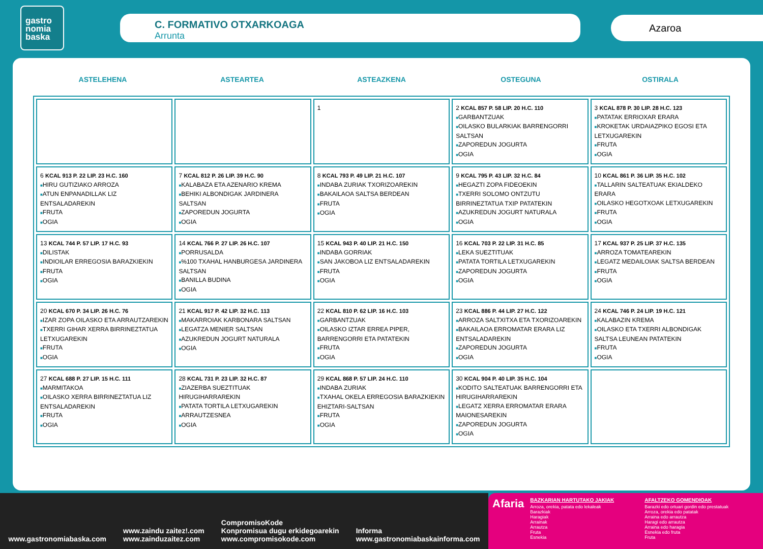gastro
nomia
baska
C. FORMATIVO OTXARKOAGA
Arrunta
Azaroa
ASTELEHENA ASTEARTEA ASTEAZKENA OSTEGUNA OSTIRALA
| | | 1 | 2 KCAL 857 P. 58 LIP. 20 H.C. 110 ■ GARBANTZUAK ■ OILASKO BULARKIAK BARRENGORRI SALTSAN ■ ZAPOREDUN JOGURTA ■ OGIA | 3 KCAL 878 P. 30 LIP. 28 H.C. 123 ■ PATATAK ERRIOXAR ERARA ■ KROKETAK URDAIAZPIKO EGOSI ETA LETXUGAREKIN ■ FRUTA ■ OGIA |
| 6 KCAL 913 P. 22 LIP. 23 H.C. 160 ■ HIRU GUTIZIAKO ARROZA ■ ATUN ENPANADILLAK LIZ ENTSALADAREKIN ■ FRUTA ■ OGIA | 7 KCAL 812 P. 26 LIP. 39 H.C. 90 ■ KALABAZA ETA AZENARIO KREMA ■ BEHIKI ALBONDIGAK JARDINERA SALTSAN ■ ZAPOREDUN JOGURTA ■ OGIA | 8 KCAL 793 P. 49 LIP. 21 H.C. 107 ■ INDABA ZURIAK TXORIZOAREKIN ■ BAKAILAOA SALTSA BERDEAN ■ FRUTA ■ OGIA | 9 KCAL 795 P. 43 LIP. 32 H.C. 84 ■ HEGAZTI ZOPA FIDEOEKIN ■ TXERRI SOLOMO ONTZUTU BIRRINEZTATUA TXIP PATATEKIN ■ AZUKREDUN JOGURT NATURALA ■ OGIA | 10 KCAL 861 P. 36 LIP. 35 H.C. 102 ■ TALLARIN SALTEATUAK EKIALDEKO ERARA ■ OILASKO HEGOTXOAK LETXUGAREKIN ■ FRUTA ■ OGIA |
| 13 KCAL 744 P. 57 LIP. 17 H.C. 93 ■ DILISTAK ■ INDIOILAR ERREGOSIA BARAZKIEKIN ■ FRUTA ■ OGIA | 14 KCAL 766 P. 27 LIP. 26 H.C. 107 ■ PORRUSALDA ■ %100 TXAHAL HANBURGESA JARDINERA SALTSAN ■ BANILLA BUDINA ■ OGIA | 15 KCAL 943 P. 40 LIP. 21 H.C. 150 ■ INDABA GORRIAK ■ SAN JAKOBOA LIZ ENTSALADAREKIN ■ FRUTA ■ OGIA | 16 KCAL 703 P. 22 LIP. 31 H.C. 85 ■ LEKA SUEZTITUAK ■ PATATA TORTILA LETXUGAREKIN ■ ZAPOREDUN JOGURTA ■ OGIA | 17 KCAL 937 P. 25 LIP. 37 H.C. 135 ■ ARROZA TOMATEAREKIN ■ LEGATZ MEDAILOIAK SALTSA BERDEAN ■ FRUTA ■ OGIA |
| 20 KCAL 670 P. 34 LIP. 26 H.C. 76 ■ IZAR ZOPA OILASKO ETA ARRAUTZAREKIN ■ TXERRI GIHAR XERRA BIRRINEZTATUA LETXUGAREKIN ■ FRUTA ■ OGIA | 21 KCAL 917 P. 42 LIP. 32 H.C. 113 ■ MAKARROIAK KARBONARA SALTSAN ■ LEGATZA MENIER SALTSAN ■ AZUKREDUN JOGURT NATURALA ■ OGIA | 22 KCAL 810 P. 62 LIP. 16 H.C. 103 ■ GARBANTZUAK ■ OILASKO IZTAR ERREA PIPER, BARRENGORRI ETA PATATEKIN ■ FRUTA ■ OGIA | 23 KCAL 886 P. 44 LIP. 27 H.C. 122 ■ ARROZA SALTXITXA ETA TXORIZOAREKIN ■ BAKAILAOA ERROMATAR ERARA LIZ ENTSALADAREKIN ■ ZAPOREDUN JOGURTA ■ OGIA | 24 KCAL 746 P. 24 LIP. 19 H.C. 121 ■ KALABAZIN KREMA ■ OILASKO ETA TXERRI ALBONDIGAK SALTSA LEUNEAN PATATEKIN ■ FRUTA ■ OGIA |
| 27 KCAL 688 P. 27 LIP. 15 H.C. 111 ■ MARMITAKOA ■ OILASKO XERRA BIRRINEZTATUA LIZ ENTSALADAREKIN ■ FRUTA ■ OGIA | 28 KCAL 731 P. 23 LIP. 32 H.C. 87 ■ ZIAZERBA SUEZTITUAK HIRUGIHARRAREKIN ■ PATATA TORTILA LETXUGAREKIN ■ ARRAUTZESNEA ■ OGIA | 29 KCAL 868 P. 57 LIP. 24 H.C. 110 ■ INDABA ZURIAK ■ TXAHAL OKELA ERREGOSIA BARAZKIEKIN EHIZTARI-SALTSAN ■ FRUTA ■ OGIA | 30 KCAL 904 P. 40 LIP. 35 H.C. 104 ■ KODITO SALTEATUAK BARRENGORRI ETA HIRUGIHARRAREKIN ■ LEGATZ XERRA ERROMATAR ERARA MAIONESAREKIN ■ ZAPOREDUN JOGURTA ■ OGIA | |
www.gastronomiabaska.com
www.zaindu zaitez!.com
www.zainduzaitez.com
CompromisoKode
Konpromisua dugu erkidegoarekin
www.compromisokode.com
Informa
www.gastronomiabaskainforma.com
Afaria
BAZKARIAN HARTUTAKO JAKIAK
Arroza, orekia, patata edo lekaleak
Barazkiak
Haragiak
Arrainak
Arrautza
Fruta
Esnekia
AFALTZEKO GOMENDIOAK
Barazki edo ortuari gordin edo prestatuak
Arroza, orekia edo patatak
Arraina edo arrautza
Haragi edo arrautza
Arraina edo haragia
Esnekia edo fruta
Fruta